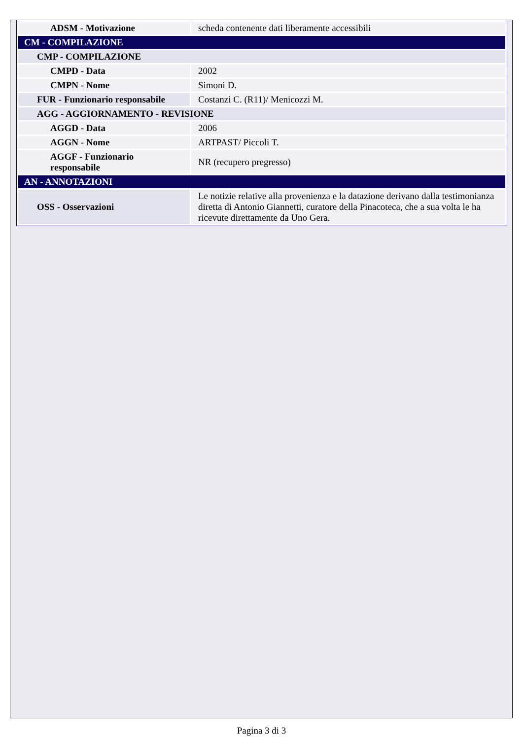| ADSM - Motivazione | scheda contenente dati liberamente accessibili |
| CM - COMPILAZIONE | |
| CMP - COMPILAZIONE | |
| CMPD - Data | 2002 |
| CMPN - Nome | Simoni D. |
| FUR - Funzionario responsabile | Costanzi C. (R11)/ Menicozzi M. |
| AGG - AGGIORNAMENTO - REVISIONE | |
| AGGD - Data | 2006 |
| AGGN - Nome | ARTPAST/ Piccoli T. |
| AGGF - Funzionario responsabile | NR (recupero pregresso) |
| AN - ANNOTAZIONI | |
| OSS - Osservazioni | Le notizie relative alla provenienza e la datazione derivano dalla testimonianza diretta di Antonio Giannetti, curatore della Pinacoteca, che a sua volta le ha ricevute direttamente da Uno Gera. |
Pagina 3 di 3